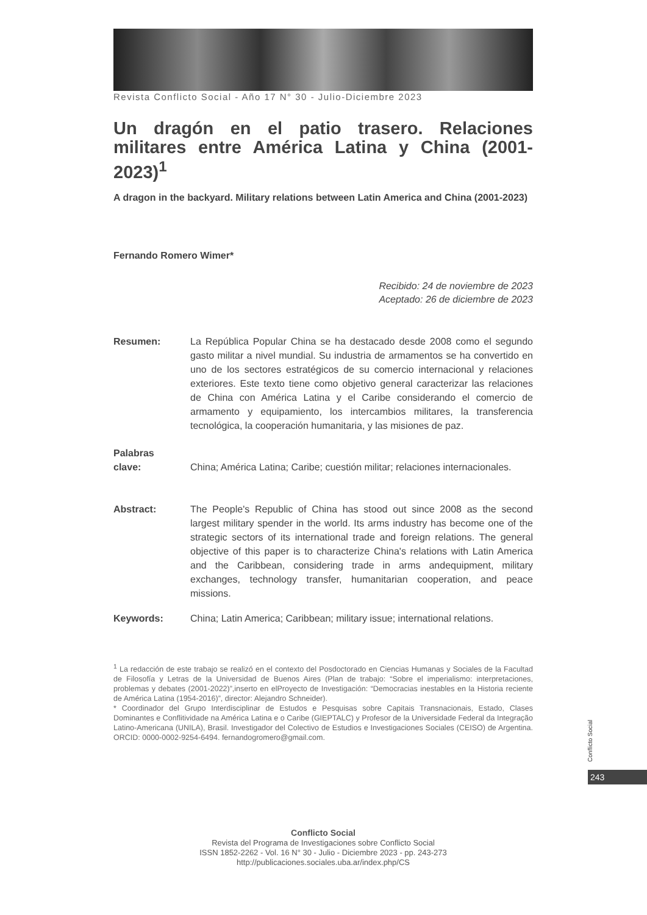Revista Conflicto Social - Año 17 N° 30 - Julio-Diciembre 2023
Un dragón en el patio trasero. Relaciones militares entre América Latina y China (2001-2023)<sup>1</sup>
A dragon in the backyard. Military relations between Latin America and China (2001-2023)
Fernando Romero Wimer*
Recibido: 24 de noviembre de 2023
Aceptado: 26 de diciembre de 2023
Resumen: La República Popular China se ha destacado desde 2008 como el segundo gasto militar a nivel mundial. Su industria de armamentos se ha convertido en uno de los sectores estratégicos de su comercio internacional y relaciones exteriores. Este texto tiene como objetivo general caracterizar las relaciones de China con América Latina y el Caribe considerando el comercio de armamento y equipamiento, los intercambios militares, la transferencia tecnológica, la cooperación humanitaria, y las misiones de paz.
Palabras
clave:
China; América Latina; Caribe; cuestión militar; relaciones internacionales.
Abstract: The People's Republic of China has stood out since 2008 as the second largest military spender in the world. Its arms industry has become one of the strategic sectors of its international trade and foreign relations. The general objective of this paper is to characterize China's relations with Latin America and the Caribbean, considering trade in arms andequipment, military exchanges, technology transfer, humanitarian cooperation, and peace missions.
Keywords: China; Latin America; Caribbean; military issue; international relations.
<sup>1</sup> La redacción de este trabajo se realizó en el contexto del Posdoctorado en Ciencias Humanas y Sociales de la Facultad de Filosofía y Letras de la Universidad de Buenos Aires (Plan de trabajo: “Sobre el imperialismo: interpretaciones, problemas y debates (2001-2022)”,inserto en elProyecto de Investigación: “Democracias inestables en la Historia reciente de América Latina (1954-2016)”, director: Alejandro Schneider).
* Coordinador del Grupo Interdisciplinar de Estudos e Pesquisas sobre Capitais Transnacionais, Estado, Clases Dominantes e Conflitividade na América Latina e o Caribe (GIEPTALC) y Profesor de la Universidade Federal da Integração Latino-Americana (UNILA), Brasil. Investigador del Colectivo de Estudios e Investigaciones Sociales (CEISO) de Argentina. ORCID: 0000-0002-9254-6494. fernandogromero@gmail.com.
Conflicto Social
243
Conflicto Social
Revista del Programa de Investigaciones sobre Conflicto Social
ISSN 1852-2262 - Vol. 16 N° 30 - Julio - Diciembre 2023 - pp. 243-273
http://publicaciones.sociales.uba.ar/index.php/CS